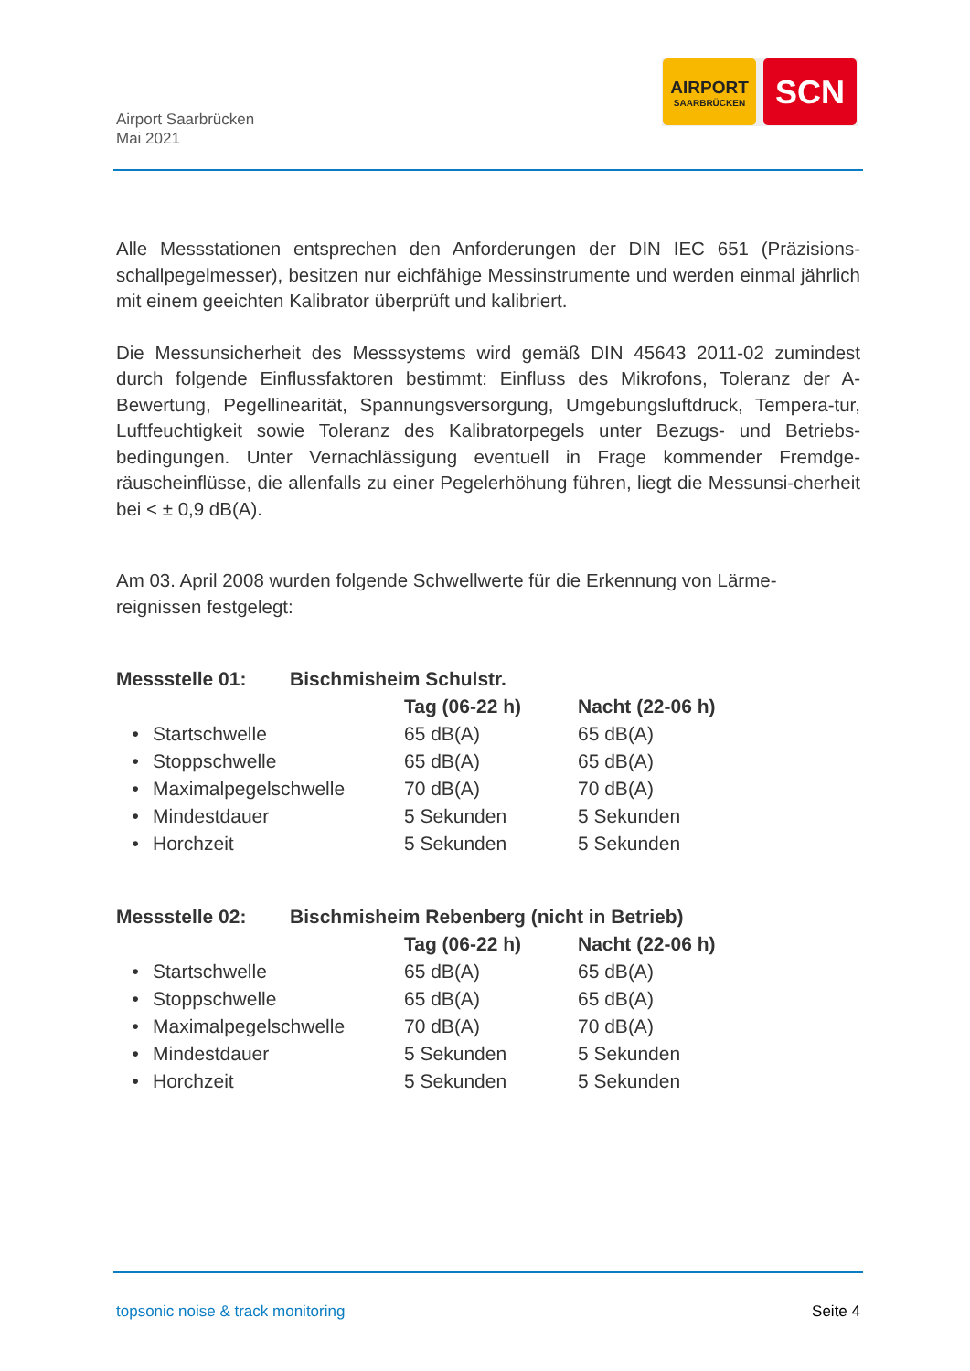Airport Saarbrücken
Mai 2021
AIRPORT
SAARBRÜCKEN
SCN
Alle Messstationen entsprechen den Anforderungen der DIN IEC 651 (Präzisions-schallpegelmesser), besitzen nur eichfähige Messinstrumente und werden einmal jährlich mit einem geeichten Kalibrator überprüft und kalibriert.
Die Messunsicherheit des Messsystems wird gemäß DIN 45643 2011-02 zumindest durch folgende Einflussfaktoren bestimmt: Einfluss des Mikrofons, Toleranz der A-Bewertung, Pegellinearität, Spannungsversorgung, Umgebungsluftdruck, Tempera-tur, Luftfeuchtigkeit sowie Toleranz des Kalibratorpegels unter Bezugs- und Betriebs-bedingungen. Unter Vernachlässigung eventuell in Frage kommender Fremdge-räuscheinflüsse, die allenfalls zu einer Pegelerhöhung führen, liegt die Messunsi-cherheit bei < ± 0,9 dB(A).
Am 03. April 2008 wurden folgende Schwellwerte für die Erkennung von Lärme-reignissen festgelegt:
| Messstelle 01: | | Bischmisheim Schulstr. | | |
| --- | --- | --- | --- | --- |
| | | | Tag (06-22 h) | Nacht (22-06 h) |
| • | Startschwelle | | 65 dB(A) | 65 dB(A) |
| • | Stoppschwelle | | 65 dB(A) | 65 dB(A) |
| • | Maximalpegelschwelle | | 70 dB(A) | 70 dB(A) |
| • | Mindestdauer | | 5 Sekunden | 5 Sekunden |
| • | Horchzeit | | 5 Sekunden | 5 Sekunden |
| Messstelle 02: | | Bischmisheim Rebenberg (nicht in Betrieb) | | |
| --- | --- | --- | --- | --- |
| | | | Tag (06-22 h) | Nacht (22-06 h) |
| • | Startschwelle | | 65 dB(A) | 65 dB(A) |
| • | Stoppschwelle | | 65 dB(A) | 65 dB(A) |
| • | Maximalpegelschwelle | | 70 dB(A) | 70 dB(A) |
| • | Mindestdauer | | 5 Sekunden | 5 Sekunden |
| • | Horchzeit | | 5 Sekunden | 5 Sekunden |
topsonic noise & track monitoring Seite 4